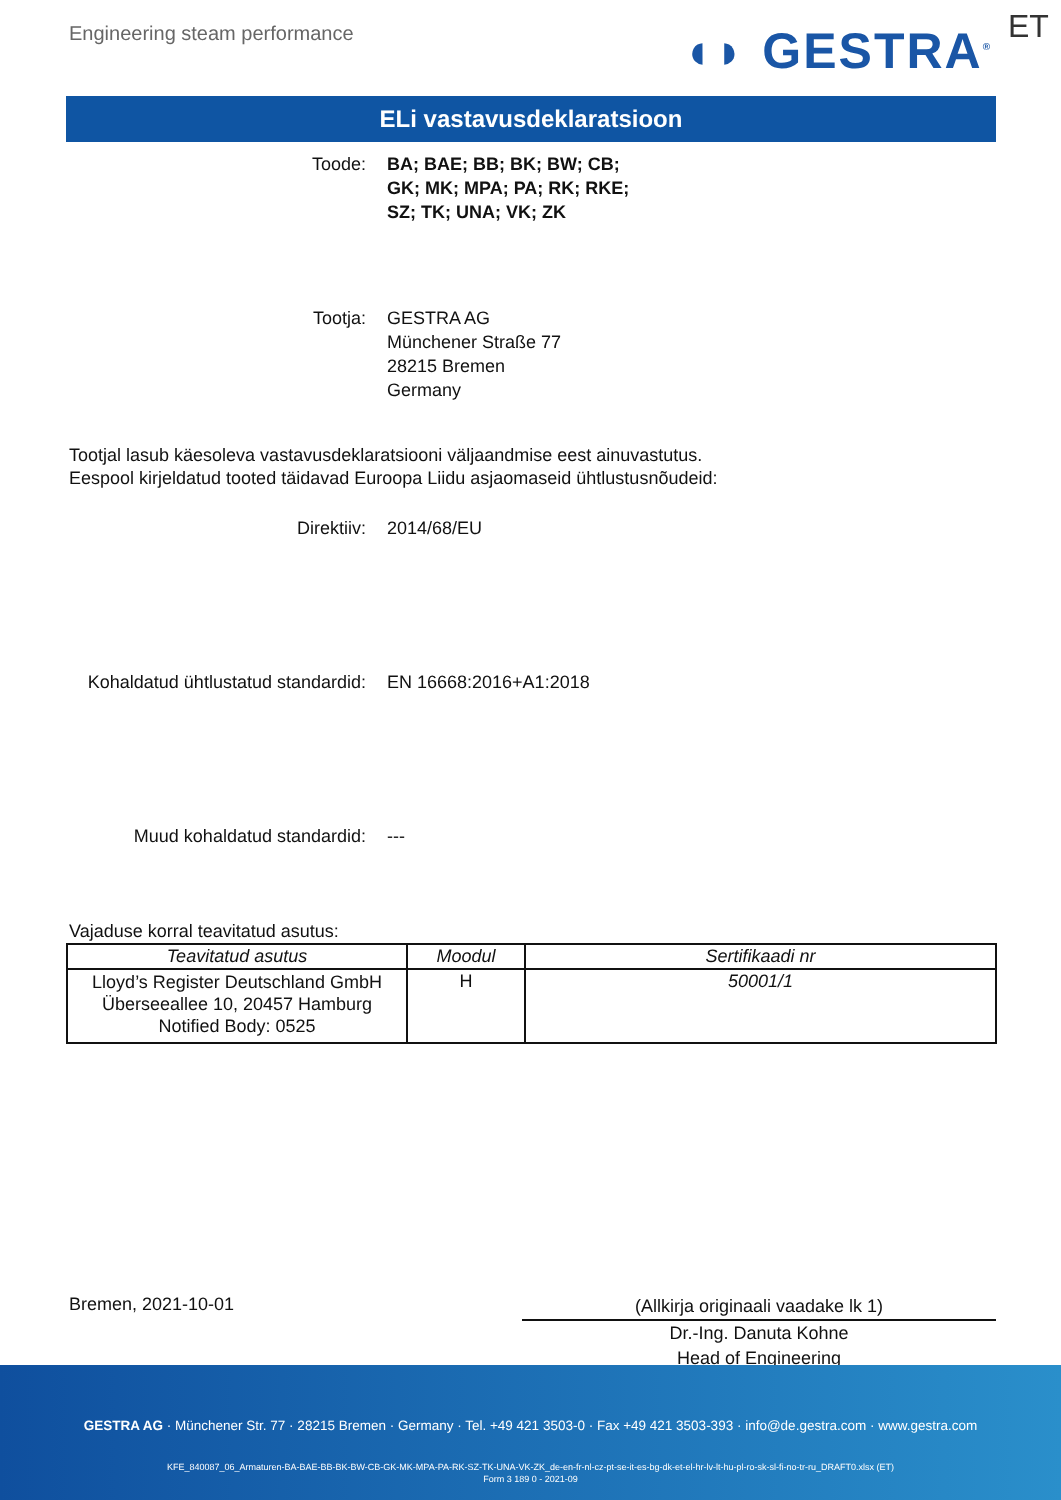Engineering steam performance ◖◗ GESTRA<sup>®</sup> ET
ELi vastavusdeklaratsioon
Toode: BA; BAE; BB; BK; BW; CB;
GK; MK; MPA; PA; RK; RKE;
SZ; TK; UNA; VK; ZK
Tootja: GESTRA AG
Münchener Straße 77
28215 Bremen
Germany
Tootjal lasub käesoleva vastavusdeklaratsiooni väljaandmise eest ainuvastutus.
Eespool kirjeldatud tooted täidavad Euroopa Liidu asjaomaseid ühtlustusnõudeid:
Direktiiv: 2014/68/EU
Kohaldatud ühtlustatud standardid: EN 16668:2016+A1:2018
Muud kohaldatud standardid: ---
Vajaduse korral teavitatud asutus:
| Teavitatud asutus | Moodul | Sertifikaadi nr |
| --- | --- | --- |
| Lloyd’s Register Deutschland GmbH Überseeallee 10, 20457 Hamburg Notified Body: 0525 | H | 50001/1 |
Bremen, 2021-10-01
(Allkirja originaali vaadake lk 1)
Dr.-Ing. Danuta Kohne
Head of Engineering
GESTRA AG · Münchener Str. 77 · 28215 Bremen · Germany · Tel. +49 421 3503-0 · Fax +49 421 3503-393 · info@de.gestra.com · www.gestra.com
KFE_840087_06_Armaturen-BA-BAE-BB-BK-BW-CB-GK-MK-MPA-PA-RK-SZ-TK-UNA-VK-ZK_de-en-fr-nl-cz-pt-se-it-es-bg-dk-et-el-hr-lv-lt-hu-pl-ro-sk-sl-fi-no-tr-ru_DRAFT0.xlsx (ET)
Form 3 189 0 - 2021-09